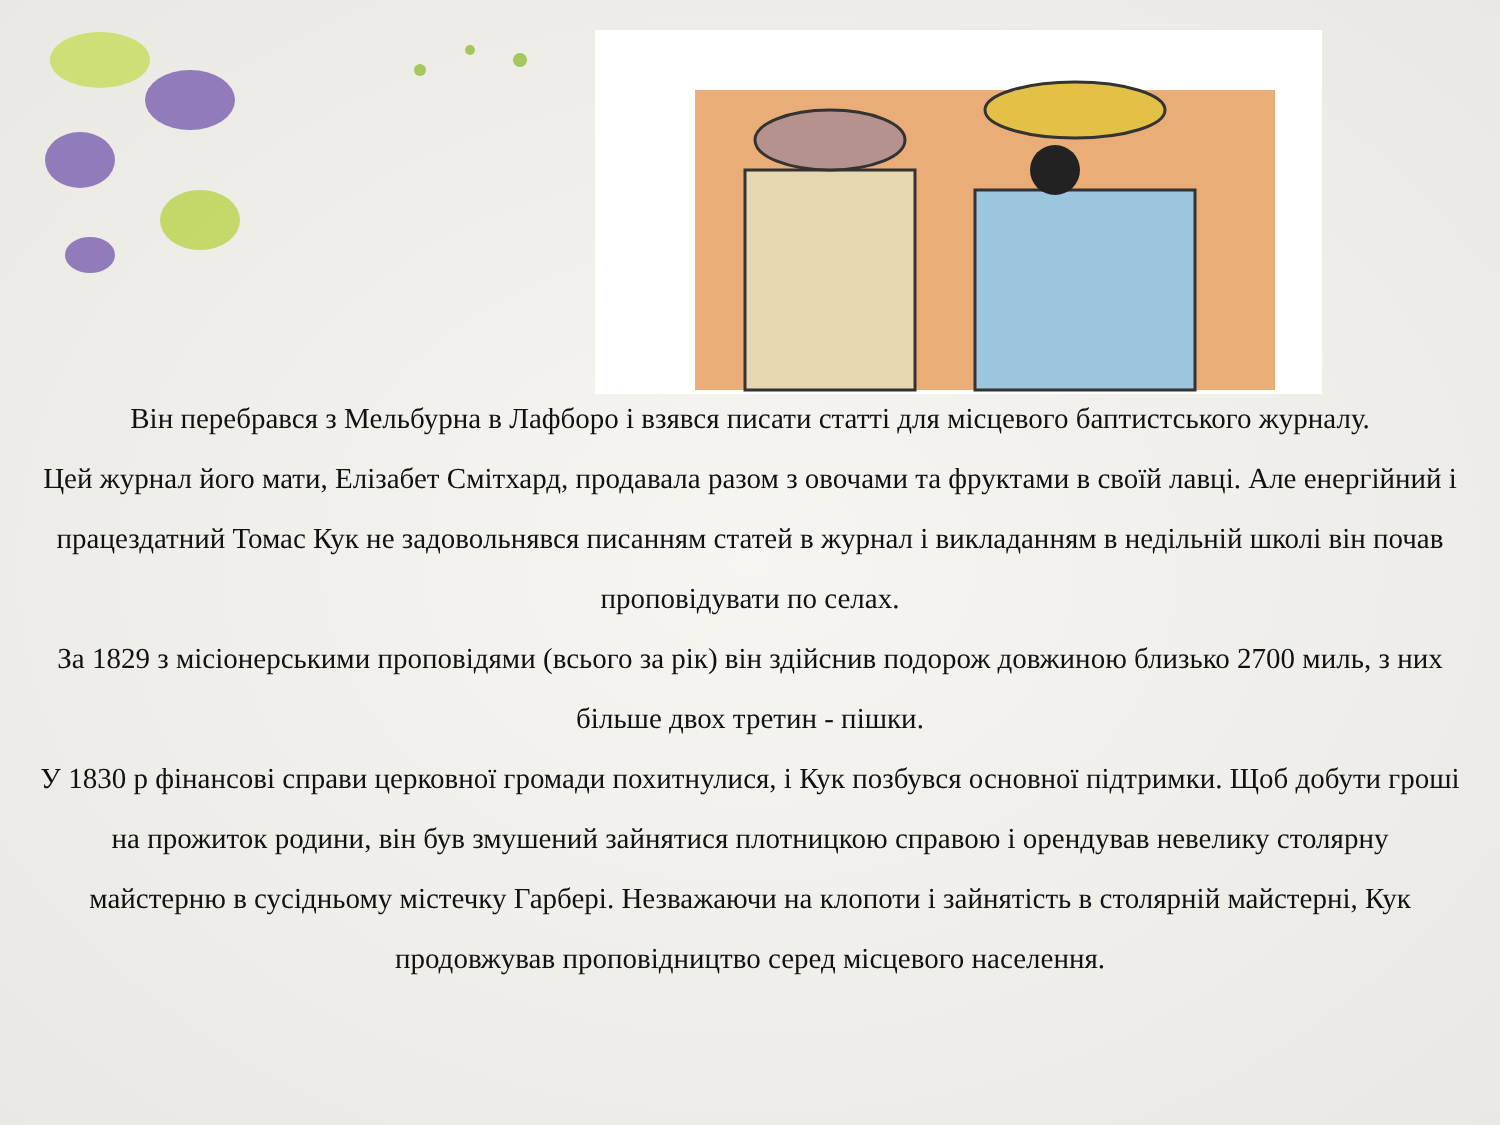Він перебрався з Мельбурна в Лафборо і взявся писати статті для місцевого баптистського журналу.
Цей журнал його мати, Елізабет Смітхард, продавала разом з овочами та фруктами в своїй лавці. Але енергійний і працездатний Томас Кук не задовольнявся писанням статей в журнал і викладанням в недільній школі він почав проповідувати по селах.
За 1829 з місіонерськими проповідями (всього за рік) він здійснив подорож довжиною близько 2700 миль, з них більше двох третин - пішки.
У 1830 р фінансові справи церковної громади похитнулися, і Кук позбувся основної підтримки. Щоб добути гроші на прожиток родини, він був змушений зайнятися плотницкою справою і орендував невелику столярну майстерню в сусідньому містечку Гарбері. Незважаючи на клопоти і зайнятість в столярній майстерні, Кук продовжував проповідництво серед місцевого населення.